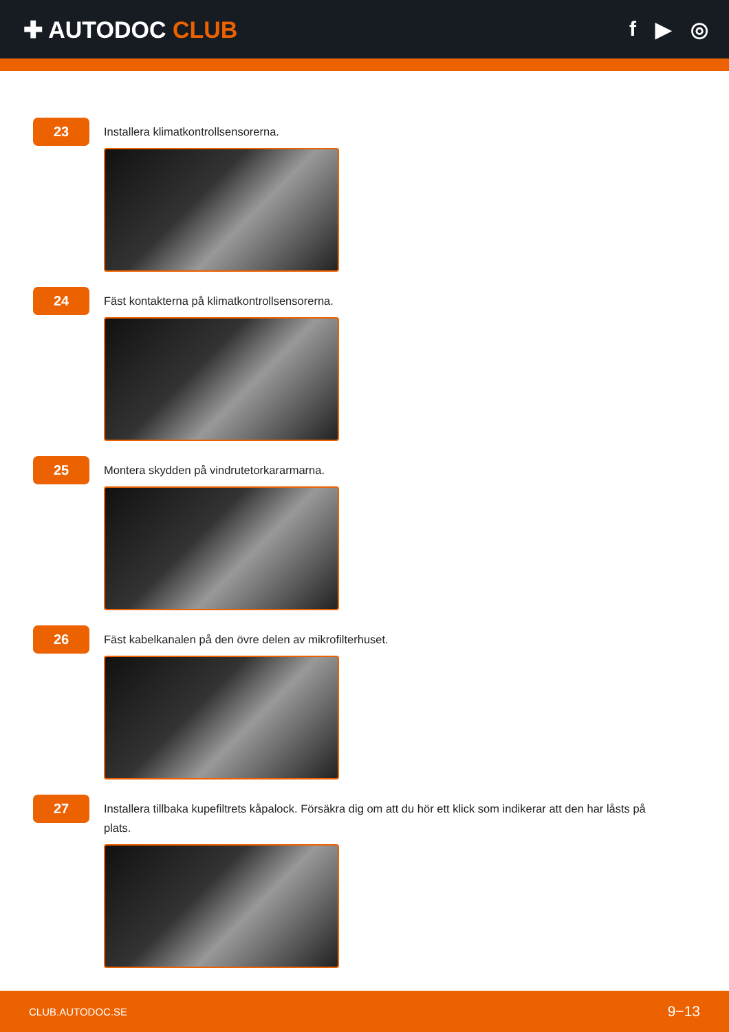✚ AUTODOC CLUB f ▶ ◎
23
Installera klimatkontrollsensorerna.
24
Fäst kontakterna på klimatkontrollsensorerna.
25
Montera skydden på vindrutetorkararmarna.
26
Fäst kabelkanalen på den övre delen av mikrofilterhuset.
27
Installera tillbaka kupefiltrets kåpalock. Försäkra dig om att du hör ett klick som indikerar att den har låsts på plats.
CLUB.AUTODOC.SE 9−13